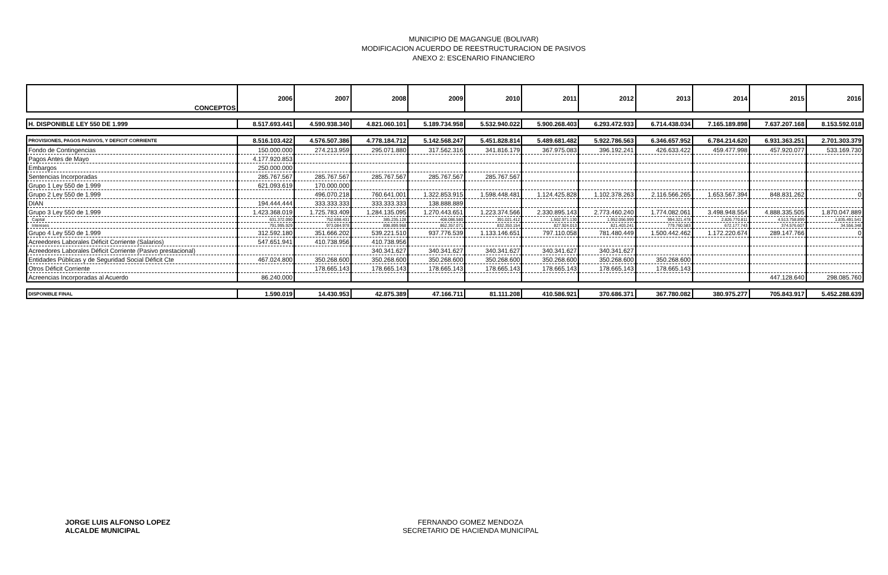MUNICIPIO DE MAGANGUE (BOLIVAR)
MODIFICACION ACUERDO DE REESTRUCTURACION DE PASIVOS
ANEXO 2: ESCENARIO FINANCIERO
| CONCEPTOS | 2006 | 2007 | 2008 | 2009 | 2010 | 2011 | 2012 | 2013 | 2014 | 2015 | 2016 |
| --- | --- | --- | --- | --- | --- | --- | --- | --- | --- | --- | --- |
| H. DISPONIBLE LEY 550 DE 1.999 | 8.517.693.441 | 4.590.938.340 | 4.821.060.101 | 5.189.734.958 | 5.532.940.022 | 5.900.268.403 | 6.293.472.933 | 6.714.438.034 | 7.165.189.898 | 7.637.207.168 | 8.153.592.018 |
| PROVISIONES, PAGOS PASIVOS, Y DEFICIT CORRIENTE | 8.516.103.422 | 4.576.507.386 | 4.778.184.712 | 5.142.568.247 | 5.451.828.814 | 5.489.681.482 | 5.922.786.563 | 6.346.657.952 | 6.784.214.620 | 6.931.363.251 | 2.701.303.379 |
| Fondo de Contingencias | 150.000.000 | 274.213.959 | 295.071.880 | 317.562.316 | 341.816.179 | 367.975.083 | 396.192.241 | 426.633.422 | 459.477.998 | 457.920.077 | 533.169.730 |
| Pagos Antes de Mayo | 4.177.920.853 | | | | | | | | | | |
| Embargos | 250.000.000 | | | | | | | | | | |
| Sentencias Incorporadas | 285.767.567 | 285.767.567 | 285.767.567 | 285.767.567 | 285.767.567 | | | | | | |
| Grupo 1 Ley 550 de 1.999 | 621.093.619 | 170.000.000 | | | | | | | | | |
| Grupo 2 Ley 550 de 1.999 | | 496.070.218 | 760.641.001 | 1.322.853.915 | 1.598.448.481 | 1.124.425.828 | 1.102.378.263 | 2.116.566.265 | 1.653.567.394 | 848.831.262 | 0 |
| DIAN | 194.444.444 | 333.333.333 | 333.333.333 | 138.888.889 | | | | | | | |
| Grupo 3 Ley 550 de 1.999 | 1.423.368.019 | 1.725.783.409 | 1.284.135.095 | 1.270.443.651 | 1.223.374.566 | 2.330.895.143 | 2.773.460.240 | 1.774.082.061 | 3.498.948.554 | 4.888.335.505 | 1.870.047.889 |
| Capital | 631.372.090 | 752.698.431 | 385.235.128 | 408.086.580 | 391.021.412 | 1.502.971.130 | 1.952.056.999 | 994.321.478 | 2.826.770.811 | 4.513.758.899 | 1.835.491.541 |
| Intereses | 791.995.929 | 973.084.978 | 898.899.968 | 862.357.071 | 832.353.154 | 827.924.013 | 821.403.241 | 779.760.583 | 672.177.743 | 374.576.607 | 34.556.348 |
| Grupo 4 Ley 550 de 1.999 | 312.592.180 | 351.666.202 | 539.221.510 | 937.776.539 | 1.133.146.651 | 797.110.058 | 781.480.449 | 1.500.442.462 | 1.172.220.674 | 289.147.766 | 0 |
| Acreedores Laborales Déficit Corriente (Salarios) | 547.651.941 | 410.738.956 | 410.738.956 | | | | | | | | |
| Acreedores Laborales Déficit Corriente (Pasivo prestacional) | | | 340.341.627 | 340.341.627 | 340.341.627 | 340.341.627 | 340.341.627 | | | | |
| Entidades Públicas y de Seguridad Social Déficit Cte | 467.024.800 | 350.268.600 | 350.268.600 | 350.268.600 | 350.268.600 | 350.268.600 | 350.268.600 | 350.268.600 | | | |
| Otros Déficit Corriente | | 178.665.143 | 178.665.143 | 178.665.143 | 178.665.143 | 178.665.143 | 178.665.143 | 178.665.143 | | | |
| Acreencias Incorporadas al Acuerdo | 86.240.000 | | | | | | | | | 447.128.640 | 298.085.760 |
| DISPONIBLE FINAL | 1.590.019 | 14.430.953 | 42.875.389 | 47.166.711 | 81.111.208 | 410.586.921 | 370.686.371 | 367.780.082 | 380.975.277 | 705.843.917 | 5.452.288.639 |
JORGE LUIS ALFONSO LOPEZ
ALCALDE MUNICIPAL
FERNANDO GOMEZ MENDOZA
SECRETARIO DE HACIENDA MUNICIPAL